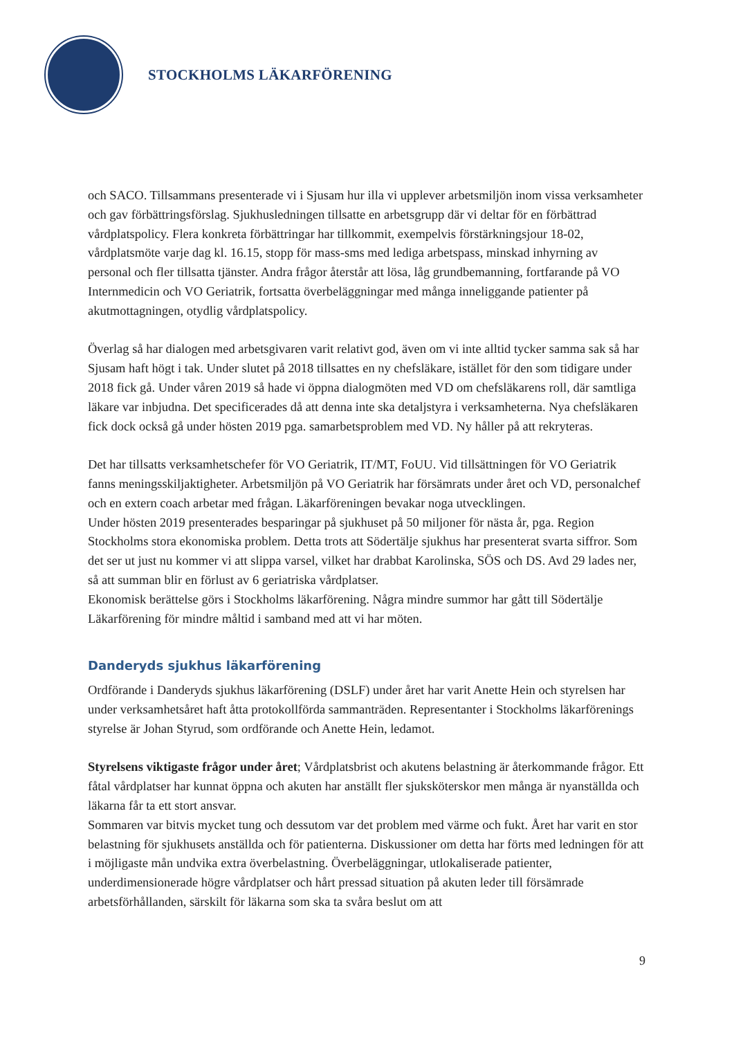STOCKHOLMS LÄKARFÖRENING
och SACO. Tillsammans presenterade vi i Sjusam hur illa vi upplever arbetsmiljön inom vissa verksamheter och gav förbättringsförslag. Sjukhusledningen tillsatte en arbetsgrupp där vi deltar för en förbättrad vårdplatspolicy. Flera konkreta förbättringar har tillkommit, exempelvis förstärkningsjour 18-02, vårdplatsmöte varje dag kl. 16.15, stopp för mass-sms med lediga arbetspass, minskad inhyrning av personal och fler tillsatta tjänster. Andra frågor återstår att lösa, låg grundbemanning, fortfarande på VO Internmedicin och VO Geriatrik, fortsatta överbeläggningar med många inneliggande patienter på akutmottagningen, otydlig vårdplatspolicy.
Överlag så har dialogen med arbetsgivaren varit relativt god, även om vi inte alltid tycker samma sak så har Sjusam haft högt i tak. Under slutet på 2018 tillsattes en ny chefsläkare, istället för den som tidigare under 2018 fick gå. Under våren 2019 så hade vi öppna dialogmöten med VD om chefsläkarens roll, där samtliga läkare var inbjudna. Det specificerades då att denna inte ska detaljstyra i verksamheterna. Nya chefsläkaren fick dock också gå under hösten 2019 pga. samarbetsproblem med VD. Ny håller på att rekryteras.
Det har tillsatts verksamhetschefer för VO Geriatrik, IT/MT, FoUU. Vid tillsättningen för VO Geriatrik fanns meningsskiljaktigheter. Arbetsmiljön på VO Geriatrik har försämrats under året och VD, personalchef och en extern coach arbetar med frågan. Läkarföreningen bevakar noga utvecklingen.
Under hösten 2019 presenterades besparingar på sjukhuset på 50 miljoner för nästa år, pga. Region Stockholms stora ekonomiska problem. Detta trots att Södertälje sjukhus har presenterat svarta siffror. Som det ser ut just nu kommer vi att slippa varsel, vilket har drabbat Karolinska, SÖS och DS. Avd 29 lades ner, så att summan blir en förlust av 6 geriatriska vårdplatser.
Ekonomisk berättelse görs i Stockholms läkarförening. Några mindre summor har gått till Södertälje Läkarförening för mindre måltid i samband med att vi har möten.
Danderyds sjukhus läkarförening
Ordförande i Danderyds sjukhus läkarförening (DSLF) under året har varit Anette Hein och styrelsen har under verksamhetsåret haft åtta protokollförda sammanträden. Representanter i Stockholms läkarförenings styrelse är Johan Styrud, som ordförande och Anette Hein, ledamot.
Styrelsens viktigaste frågor under året; Vårdplatsbrist och akutens belastning är återkommande frågor. Ett fåtal vårdplatser har kunnat öppna och akuten har anställt fler sjuksköterskor men många är nyanställda och läkarna får ta ett stort ansvar.
Sommaren var bitvis mycket tung och dessutom var det problem med värme och fukt. Året har varit en stor belastning för sjukhusets anställda och för patienterna. Diskussioner om detta har förts med ledningen för att i möjligaste mån undvika extra överbelastning. Överbeläggningar, utlokaliserade patienter, underdimensionerade högre vårdplatser och hårt pressad situation på akuten leder till försämrade arbetsförhållanden, särskilt för läkarna som ska ta svåra beslut om att
9